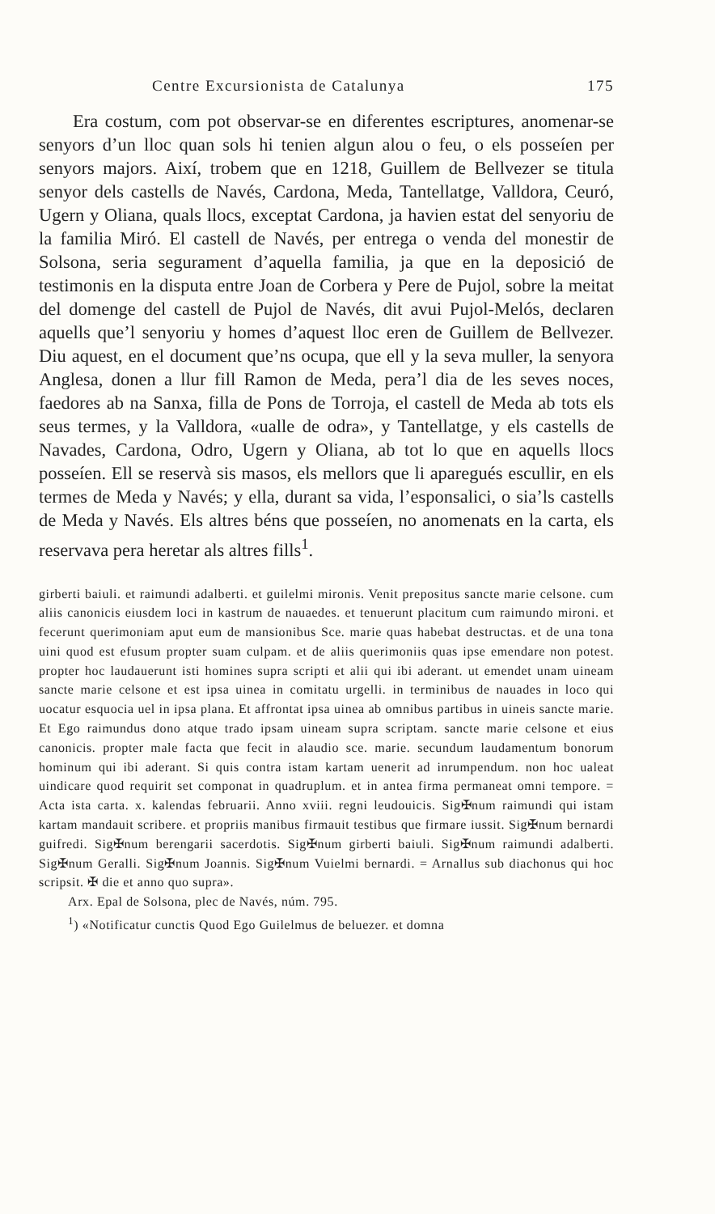Centre Excursionista de Catalunya 175
Era costum, com pot observar-se en diferentes escriptures, anomenar-se senyors d’un lloc quan sols hi tenien algun alou o feu, o els posseíen per senyors majors. Així, trobem que en 1218, Guillem de Bellvezer se titula senyor dels castells de Navés, Cardona, Meda, Tantellatge, Valldora, Ceuró, Ugern y Oliana, quals llocs, exceptat Cardona, ja havien estat del senyoriu de la familia Miró. El castell de Navés, per entrega o venda del monestir de Solsona, seria segurament d’aquella familia, ja que en la deposició de testimonis en la disputa entre Joan de Corbera y Pere de Pujol, sobre la meitat del domenge del castell de Pujol de Navés, dit avui Pujol-Melós, declaren aquells que’l senyoriu y homes d’aquest lloc eren de Guillem de Bellvezer. Diu aquest, en el document que’ns ocupa, que ell y la seva muller, la senyora Anglesa, donen a llur fill Ramon de Meda, pera’l dia de les seves noces, faedores ab na Sanxa, filla de Pons de Torroja, el castell de Meda ab tots els seus termes, y la Valldora, «ualle de odra», y Tantellatge, y els castells de Navades, Cardona, Odro, Ugern y Oliana, ab tot lo que en aquells llocs posseíen. Ell se reservà sis masos, els mellors que li aparegués escullir, en els termes de Meda y Navés; y ella, durant sa vida, l’esponsalici, o sia’ls castells de Meda y Navés. Els altres béns que posseíen, no anomenats en la carta, els reservava pera heretar als altres fills<sup>1</sup>.
girberti baiuli. et raimundi adalberti. et guilelmi mironis. Venit prepositus sancte marie celsone. cum aliis canonicis eiusdem loci in kastrum de nauaedes. et tenuerunt placitum cum raimundo mironi. et fecerunt querimoniam aput eum de mansionibus Sce. marie quas habebat destructas. et de una tona uini quod est efusum propter suam culpam. et de aliis querimoniis quas ipse emendare non potest. propter hoc laudauerunt isti homines supra scripti et alii qui ibi aderant. ut emendet unam uineam sancte marie celsone et est ipsa uinea in comitatu urgelli. in terminibus de nauades in loco qui uocatur esquocia uel in ipsa plana. Et affrontat ipsa uinea ab omnibus partibus in uineis sancte marie. Et Ego raimundus dono atque trado ipsam uineam supra scriptam. sancte marie celsone et eius canonicis. propter male facta que fecit in alaudio sce. marie. secundum laudamentum bonorum hominum qui ibi aderant. Si quis contra istam kartam uenerit ad inrumpendum. non hoc ualeat uindicare quod requirit set componat in quadruplum. et in antea firma permaneat omni tempore. = Acta ista carta. x. kalendas februarii. Anno xviii. regni leudouicis. Sig✠num raimundi qui istam kartam mandauit scribere. et propriis manibus firmauit testibus que firmare iussit. Sig✠num bernardi guifredi. Sig✠num berengarii sacerdotis. Sig✠num girberti baiuli. Sig✠num raimundi adalberti. Sig✠num Geralli. Sig✠num Joannis. Sig✠num Vuielmi bernardi. = Arnallus sub diachonus qui hoc scripsit. ✠ die et anno quo supra».
Arx. Epal de Solsona, plec de Navés, núm. 795.
<sup>1</sup>) «Notificatur cunctis Quod Ego Guilelmus de beluezer. et domna